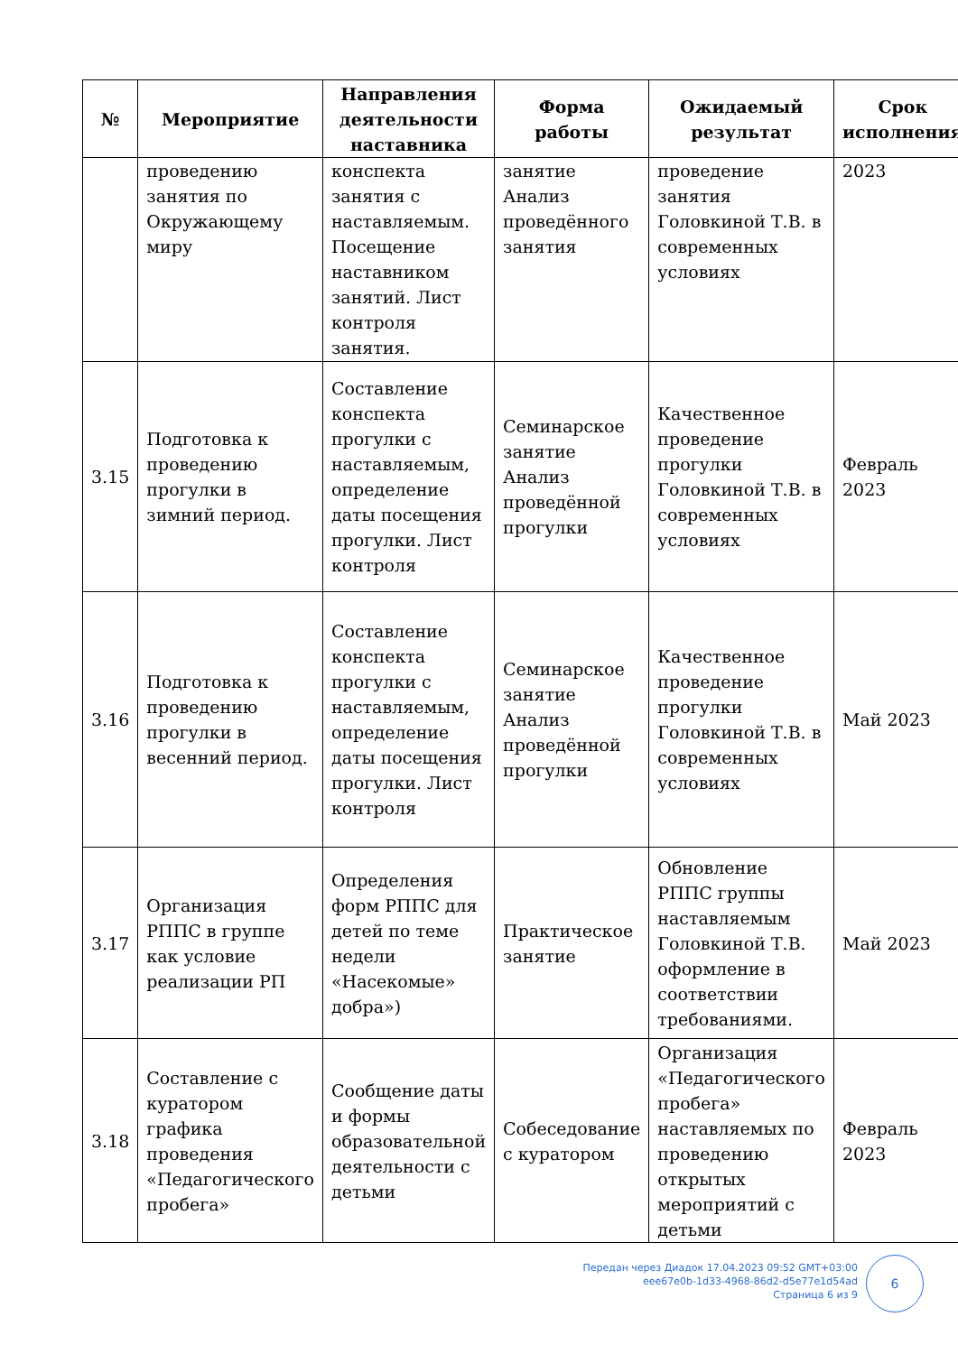| № | Мероприятие | Направления деятельности наставника | Форма работы | Ожидаемый результат | Срок исполнения |
| --- | --- | --- | --- | --- | --- |
| | проведению занятия по Окружающему миру | конспекта занятия с наставляемым. Посещение наставником занятий. Лист контроля занятия. | занятие Анализ проведённого занятия | проведение занятия Головкиной Т.В. в современных условиях | 2023 |
| 3.15 | Подготовка к проведению прогулки в зимний период. | Составление конспекта прогулки с наставляемым, определение даты посещения прогулки. Лист контроля | Семинарское занятие Анализ проведённой прогулки | Качественное проведение прогулки Головкиной Т.В. в современных условиях | Февраль 2023 |
| 3.16 | Подготовка к проведению прогулки в весенний период. | Составление конспекта прогулки с наставляемым, определение даты посещения прогулки. Лист контроля | Семинарское занятие Анализ проведённой прогулки | Качественное проведение прогулки Головкиной Т.В. в современных условиях | Май 2023 |
| 3.17 | Организация РППС в группе как условие реализации РП | Определения форм РППС для детей по теме недели «Насекомые» добра») | Практическое занятие | Обновление РППС группы наставляемым Головкиной Т.В. оформление в соответствии требованиями. | Май 2023 |
| 3.18 | Составление с куратором графика проведения «Педагогического пробега» | Сообщение даты и формы образовательной деятельности с детьми | Собеседование с куратором | Организация «Педагогического пробега» наставляемых по проведению открытых мероприятий с детьми | Февраль 2023 |
Передан через Диадок 17.04.2023 09:52 GMT+03:00
eee67e0b-1d33-4968-86d2-d5e77e1d54ad
Страница 6 из 9
6